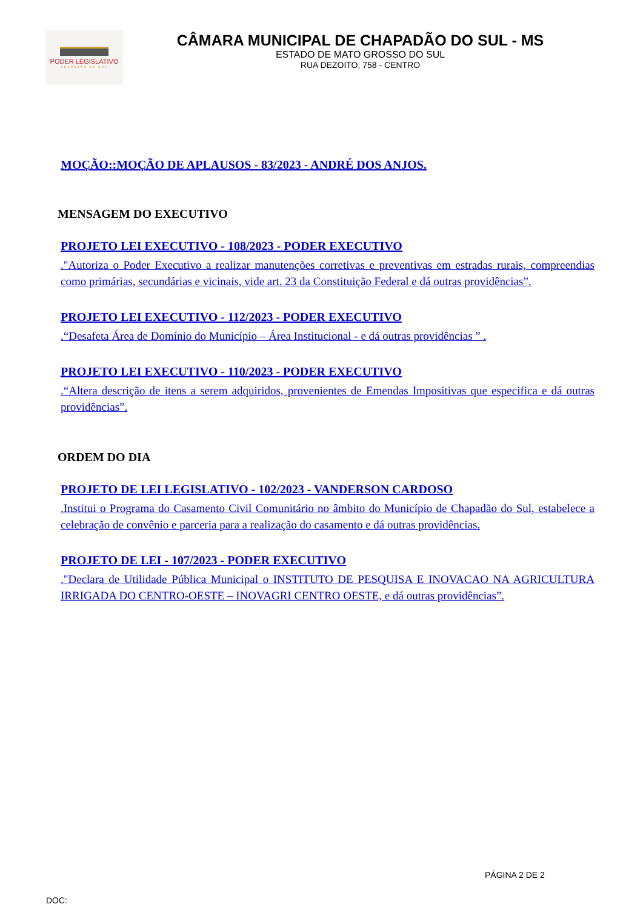PODER LEGISLATIVO
CHAPADÃO DO SUL
CÂMARA MUNICIPAL DE CHAPADÃO DO SUL - MS
ESTADO DE MATO GROSSO DO SUL
RUA DEZOITO, 758 - CENTRO
MOÇÃO::MOÇÃO DE APLAUSOS - 83/2023 - ANDRÉ DOS ANJOS.
MENSAGEM DO EXECUTIVO
PROJETO LEI EXECUTIVO - 108/2023 - PODER EXECUTIVO
."Autoriza o Poder Executivo a realizar manutenções corretivas e preventivas em estradas rurais, compreendias como primárias, secundárias e vicinais, vide art. 23 da Constituição Federal e dá outras providências”.
PROJETO LEI EXECUTIVO - 112/2023 - PODER EXECUTIVO
.“Desafeta Área de Domínio do Município – Área Institucional - e dá outras providências ” .
PROJETO LEI EXECUTIVO - 110/2023 - PODER EXECUTIVO
.“Altera descrição de itens a serem adquiridos, provenientes de Emendas Impositivas que especifica e dá outras providências”.
ORDEM DO DIA
PROJETO DE LEI LEGISLATIVO - 102/2023 - VANDERSON CARDOSO
.Institui o Programa do Casamento Civil Comunitário no âmbito do Município de Chapadão do Sul, estabelece a celebração de convênio e parceria para a realização do casamento e dá outras providências.
PROJETO DE LEI - 107/2023 - PODER EXECUTIVO
."Declara de Utilidade Pública Municipal o INSTITUTO DE PESQUISA E INOVACAO NA AGRICULTURA IRRIGADA DO CENTRO-OESTE – INOVAGRI CENTRO OESTE, e dá outras providências”.
PÁGINA 2 DE 2
DOC: